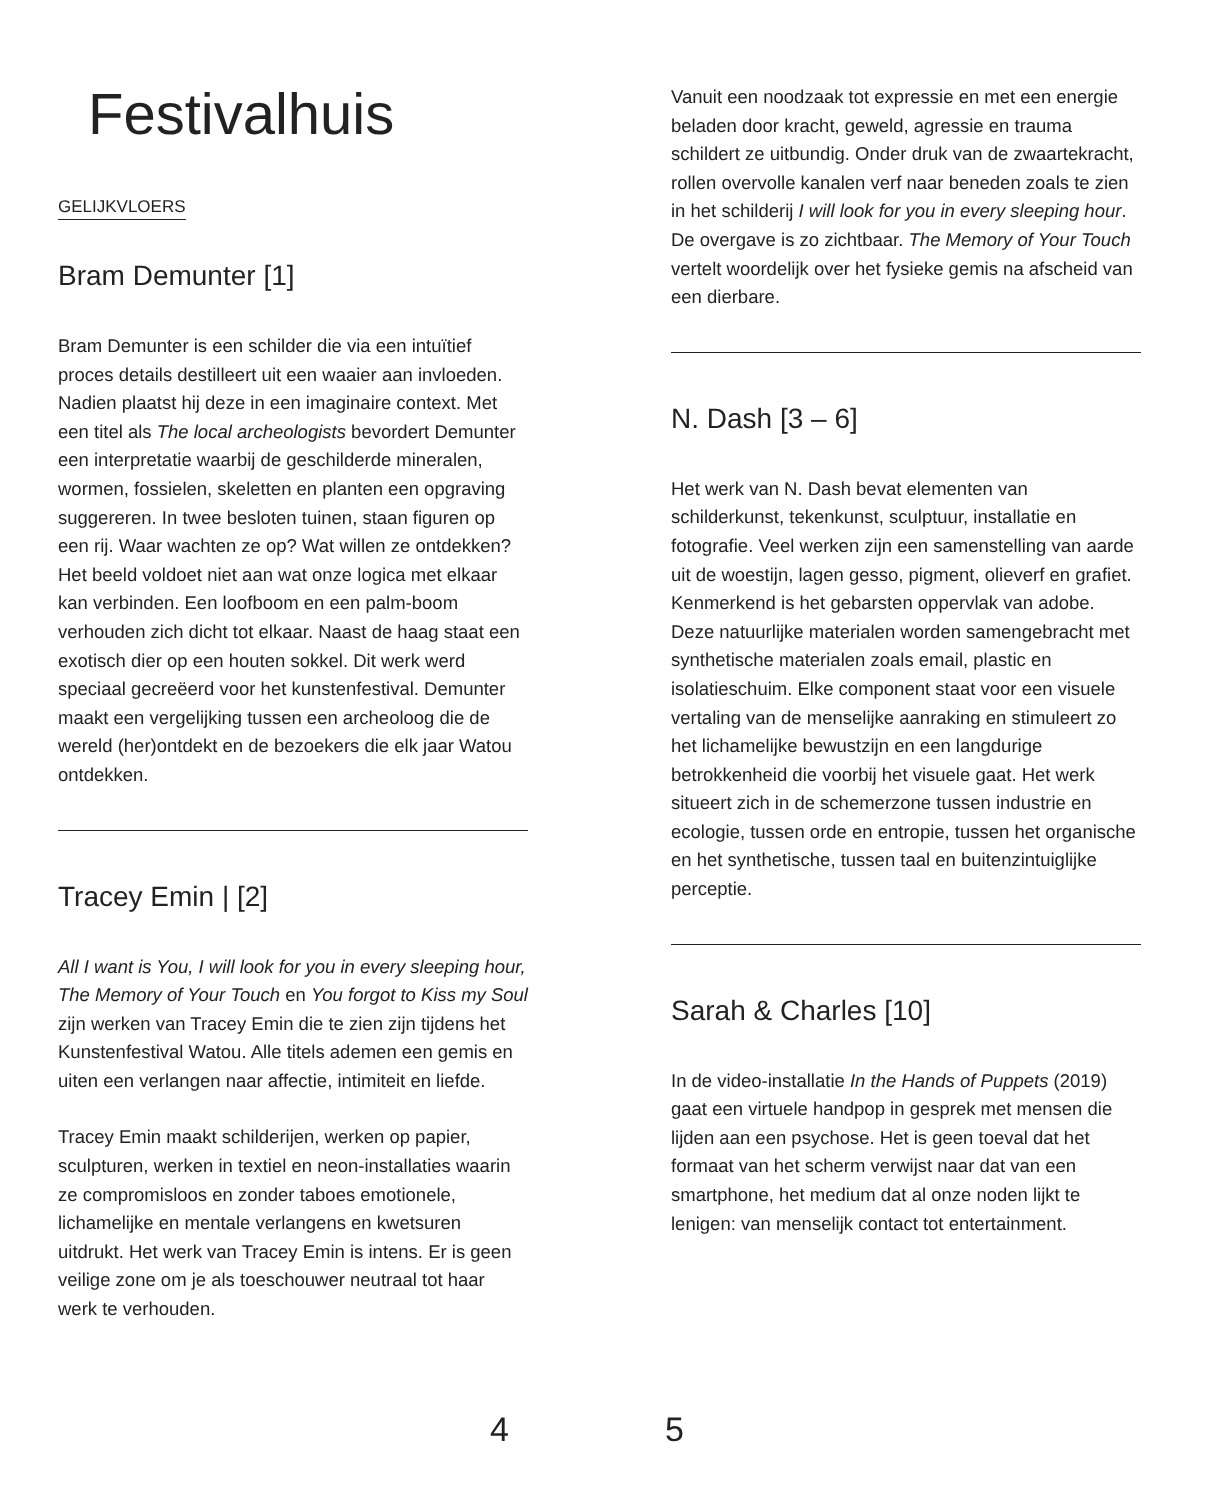Festivalhuis
GELIJKVLOERS
Bram Demunter [1]
Bram Demunter is een schilder die via een intuïtief proces details destilleert uit een waaier aan invloeden. Nadien plaatst hij deze in een imaginaire context. Met een titel als The local archeologists bevordert Demunter een interpretatie waarbij de geschilderde mineralen, wormen, fossielen, skeletten en planten een opgraving suggereren. In twee besloten tuinen, staan figuren op een rij. Waar wachten ze op? Wat willen ze ontdekken? Het beeld voldoet niet aan wat onze logica met elkaar kan verbinden. Een loofboom en een palm-boom verhouden zich dicht tot elkaar. Naast de haag staat een exotisch dier op een houten sokkel. Dit werk werd speciaal gecreëerd voor het kunstenfestival. Demunter maakt een vergelijking tussen een archeoloog die de wereld (her)ontdekt en de bezoekers die elk jaar Watou ontdekken.
Tracey Emin | [2]
All I want is You, I will look for you in every sleeping hour, The Memory of Your Touch en You forgot to Kiss my Soul zijn werken van Tracey Emin die te zien zijn tijdens het Kunstenfestival Watou. Alle titels ademen een gemis en uiten een verlangen naar affectie, intimiteit en liefde.
Tracey Emin maakt schilderijen, werken op papier, sculpturen, werken in textiel en neon-installaties waarin ze compromisloos en zonder taboes emotionele, lichamelijke en mentale verlangens en kwetsuren uitdrukt. Het werk van Tracey Emin is intens. Er is geen veilige zone om je als toeschouwer neutraal tot haar werk te verhouden.
Vanuit een noodzaak tot expressie en met een energie beladen door kracht, geweld, agressie en trauma schildert ze uitbundig. Onder druk van de zwaartekracht, rollen overvolle kanalen verf naar beneden zoals te zien in het schilderij I will look for you in every sleeping hour. De overgave is zo zichtbaar. The Memory of Your Touch vertelt woordelijk over het fysieke gemis na afscheid van een dierbare.
N. Dash [3 – 6]
Het werk van N. Dash bevat elementen van schilderkunst, tekenkunst, sculptuur, installatie en fotografie. Veel werken zijn een samenstelling van aarde uit de woestijn, lagen gesso, pigment, olieverf en grafiet. Kenmerkend is het gebarsten oppervlak van adobe. Deze natuurlijke materialen worden samengebracht met synthetische materialen zoals email, plastic en isolatieschuim. Elke component staat voor een visuele vertaling van de menselijke aanraking en stimuleert zo het lichamelijke bewustzijn en een langdurige betrokkenheid die voorbij het visuele gaat. Het werk situeert zich in de schemerzone tussen industrie en ecologie, tussen orde en entropie, tussen het organische en het synthetische, tussen taal en buitenzintuiglijke perceptie.
Sarah & Charles [10]
In de video-installatie In the Hands of Puppets (2019) gaat een virtuele handpop in gesprek met mensen die lijden aan een psychose. Het is geen toeval dat het formaat van het scherm verwijst naar dat van een smartphone, het medium dat al onze noden lijkt te lenigen: van menselijk contact tot entertainment.
4 5